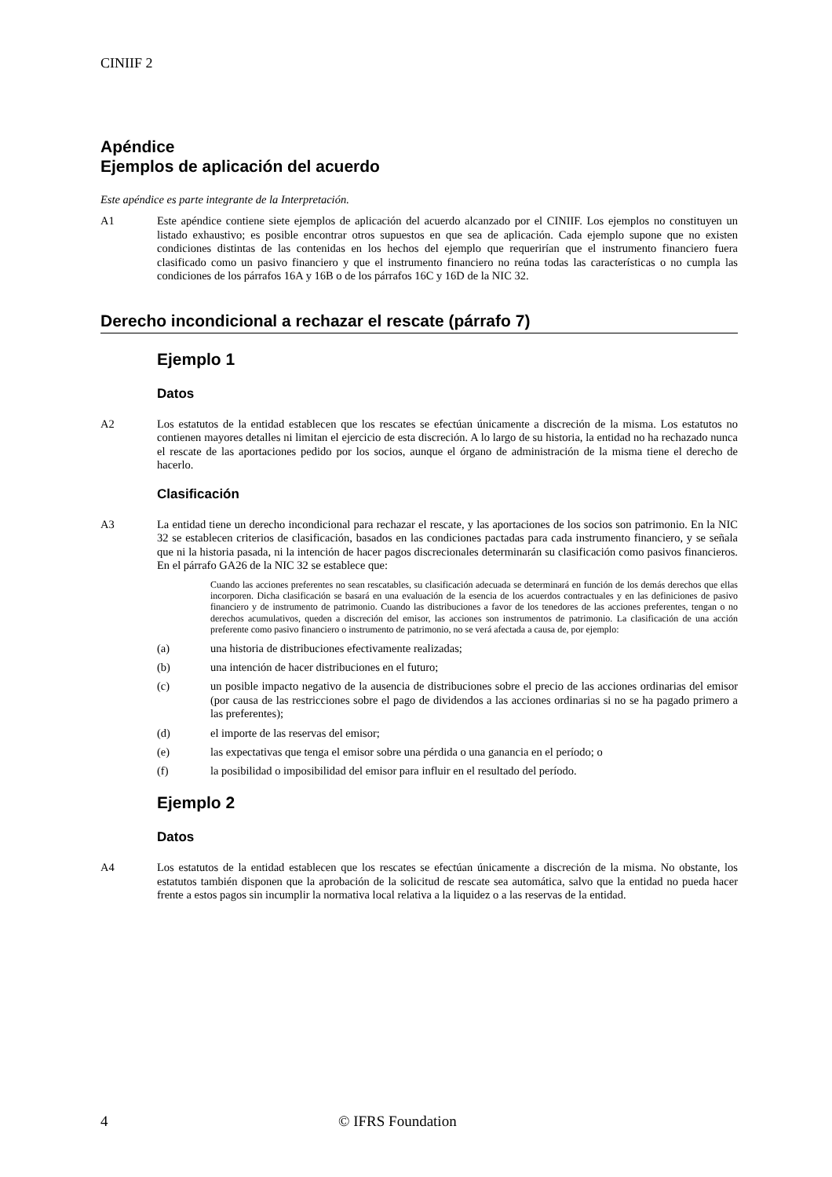CINIIF 2
Apéndice
Ejemplos de aplicación del acuerdo
Este apéndice es parte integrante de la Interpretación.
A1 Este apéndice contiene siete ejemplos de aplicación del acuerdo alcanzado por el CINIIF. Los ejemplos no constituyen un listado exhaustivo; es posible encontrar otros supuestos en que sea de aplicación. Cada ejemplo supone que no existen condiciones distintas de las contenidas en los hechos del ejemplo que requerirían que el instrumento financiero fuera clasificado como un pasivo financiero y que el instrumento financiero no reúna todas las características o no cumpla las condiciones de los párrafos 16A y 16B o de los párrafos 16C y 16D de la NIC 32.
Derecho incondicional a rechazar el rescate (párrafo 7)
Ejemplo 1
Datos
A2 Los estatutos de la entidad establecen que los rescates se efectúan únicamente a discreción de la misma. Los estatutos no contienen mayores detalles ni limitan el ejercicio de esta discreción. A lo largo de su historia, la entidad no ha rechazado nunca el rescate de las aportaciones pedido por los socios, aunque el órgano de administración de la misma tiene el derecho de hacerlo.
Clasificación
A3 La entidad tiene un derecho incondicional para rechazar el rescate, y las aportaciones de los socios son patrimonio. En la NIC 32 se establecen criterios de clasificación, basados en las condiciones pactadas para cada instrumento financiero, y se señala que ni la historia pasada, ni la intención de hacer pagos discrecionales determinarán su clasificación como pasivos financieros. En el párrafo GA26 de la NIC 32 se establece que:
Cuando las acciones preferentes no sean rescatables, su clasificación adecuada se determinará en función de los demás derechos que ellas incorporen. Dicha clasificación se basará en una evaluación de la esencia de los acuerdos contractuales y en las definiciones de pasivo financiero y de instrumento de patrimonio. Cuando las distribuciones a favor de los tenedores de las acciones preferentes, tengan o no derechos acumulativos, queden a discreción del emisor, las acciones son instrumentos de patrimonio. La clasificación de una acción preferente como pasivo financiero o instrumento de patrimonio, no se verá afectada a causa de, por ejemplo:
(a) una historia de distribuciones efectivamente realizadas;
(b) una intención de hacer distribuciones en el futuro;
(c) un posible impacto negativo de la ausencia de distribuciones sobre el precio de las acciones ordinarias del emisor (por causa de las restricciones sobre el pago de dividendos a las acciones ordinarias si no se ha pagado primero a las preferentes);
(d) el importe de las reservas del emisor;
(e) las expectativas que tenga el emisor sobre una pérdida o una ganancia en el período; o
(f) la posibilidad o imposibilidad del emisor para influir en el resultado del período.
Ejemplo 2
Datos
A4 Los estatutos de la entidad establecen que los rescates se efectúan únicamente a discreción de la misma. No obstante, los estatutos también disponen que la aprobación de la solicitud de rescate sea automática, salvo que la entidad no pueda hacer frente a estos pagos sin incumplir la normativa local relativa a la liquidez o a las reservas de la entidad.
4 © IFRS Foundation